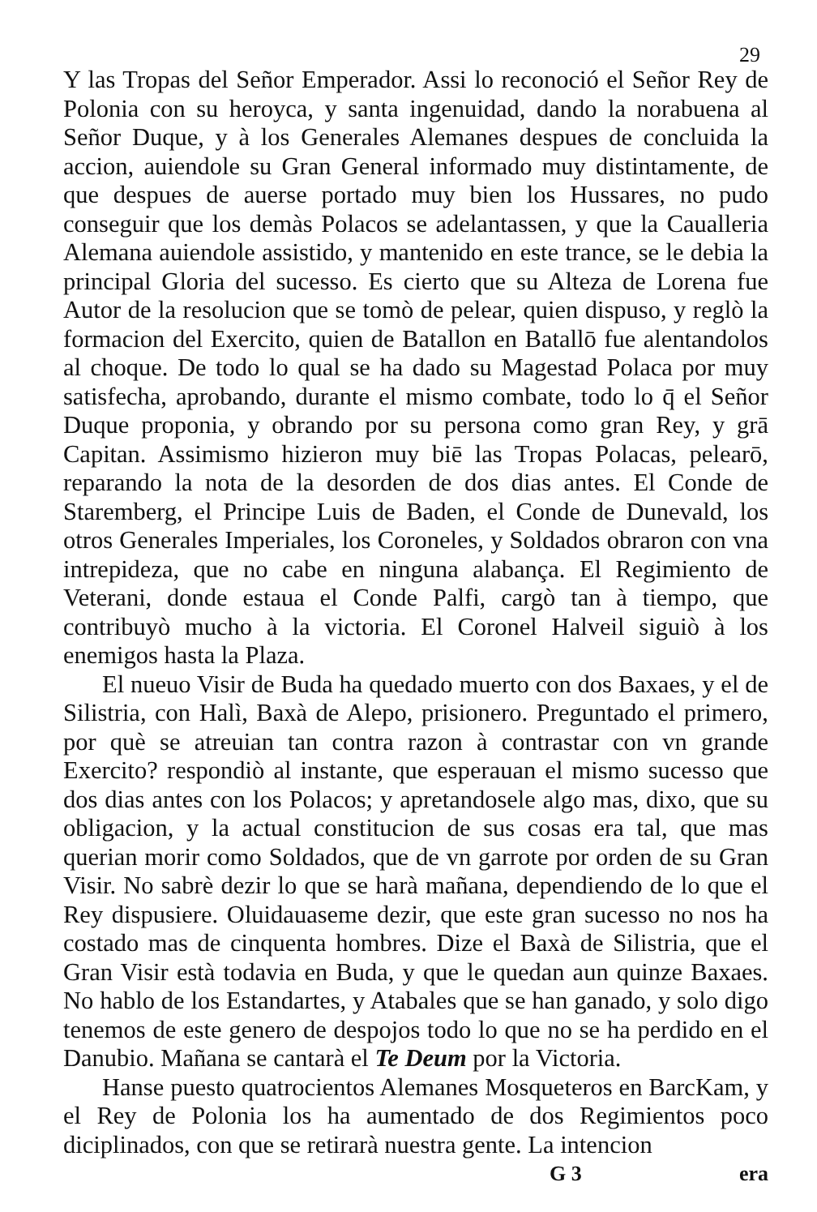29
Y las Tropas del Señor Emperador. Assi lo reconoció el Señor Rey de Polonia con su heroyca, y santa ingenuidad, dando la norabuena al Señor Duque, y à los Generales Alemanes despues de concluida la accion, auiendole su Gran General informado muy distintamente, de que despues de auerse portado muy bien los Hussares, no pudo conseguir que los demàs Polacos se adelantassen, y que la Caualleria Alemana auiendole assistido, y mantenido en este trance, se le debia la principal Gloria del sucesso. Es cierto que su Alteza de Lorena fue Autor de la resolucion que se tomò de pelear, quien dispuso, y reglò la formacion del Exercito, quien de Batallon en Batallō fue alentandolos al choque. De todo lo qual se ha dado su Magestad Polaca por muy satisfecha, aprobando, durante el mismo combate, todo lo q̄ el Señor Duque proponia, y obrando por su persona como gran Rey, y grā Capitan. Assimismo hizieron muy biē las Tropas Polacas, pelearō, reparando la nota de la desorden de dos dias antes. El Conde de Staremberg, el Principe Luis de Baden, el Conde de Dunevald, los otros Generales Imperiales, los Coroneles, y Soldados obraron con vna intrepideza, que no cabe en ninguna alabança. El Regimiento de Veterani, donde estaua el Conde Palfi, cargò tan à tiempo, que contribuyò mucho à la victoria. El Coronel Halveil siguiò à los enemigos hasta la Plaza.
El nueuo Visir de Buda ha quedado muerto con dos Baxaes, y el de Silistria, con Halì, Baxà de Alepo, prisionero. Preguntado el primero, por què se atreuian tan contra razon à contrastar con vn grande Exercito? respondiò al instante, que esperauan el mismo sucesso que dos dias antes con los Polacos; y apretandosele algo mas, dixo, que su obligacion, y la actual constitucion de sus cosas era tal, que mas querian morir como Soldados, que de vn garrote por orden de su Gran Visir. No sabrè dezir lo que se harà mañana, dependiendo de lo que el Rey dispusiere. Oluidauaseme dezir, que este gran sucesso no nos ha costado mas de cinquenta hombres. Dize el Baxà de Silistria, que el Gran Visir està todavia en Buda, y que le quedan aun quinze Baxaes. No hablo de los Estandartes, y Atabales que se han ganado, y solo digo tenemos de este genero de despojos todo lo que no se ha perdido en el Danubio. Mañana se cantarà el Te Deum por la Victoria.
Hanse puesto quatrocientos Alemanes Mosqueteros en BarcKam, y el Rey de Polonia los ha aumentado de dos Regimientos poco diciplinados, con que se retirarà nuestra gente. La intencion
G 3 era